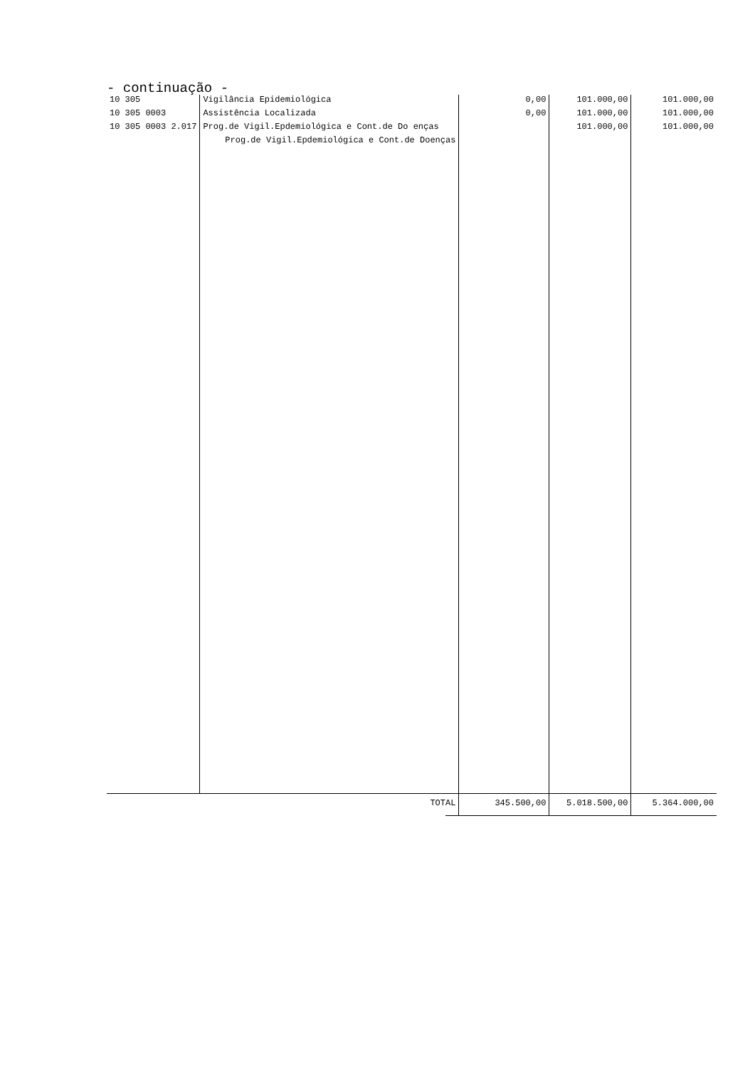- continuação -
| 10 305 | Vigilância Epidemiológica | 0,00 | 101.000,00 | 101.000,00 |
| 10 305 0003 | Assistência Localizada | 0,00 | 101.000,00 | 101.000,00 |
| 10 305 0003 2.017 | Prog.de Vigil.Epdemiológica e Cont.de Do enças | | 101.000,00 | 101.000,00 |
| | Prog.de Vigil.Epdemiológica e Cont.de Doenças | | | |
| | TOTAL | 345.500,00 | 5.018.500,00 | 5.364.000,00 |